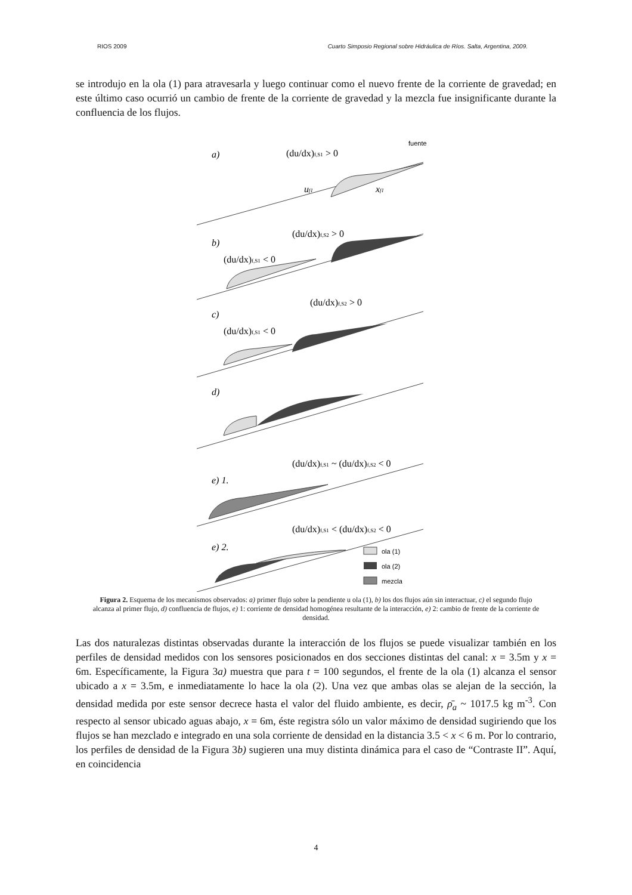RIOS 2009 Cuarto Simposio Regional sobre Hidráulica de Ríos. Salta, Argentina, 2009.
se introdujo en la ola (1) para atravesarla y luego continuar como el nuevo frente de la corriente de gravedad; en este último caso ocurrió un cambio de frente de la corriente de gravedad y la mezcla fue insignificante durante la confluencia de los flujos.
a)
(du/dx)f,S1 > 0
fuente
uf1
xf1
b)
(du/dx)f,S2 > 0
(du/dx)f,S1 < 0
c)
(du/dx)f,S2 > 0
(du/dx)f,S1 < 0
d)
(du/dx)f,S1 ~ (du/dx)f,S2 < 0
e) 1.
(du/dx)f,S1 < (du/dx)f,S2 < 0
e) 2.
ola (1)
ola (2)
mezcla
Figura 2. Esquema de los mecanismos observados: a) primer flujo sobre la pendiente u ola (1), b) los dos flujos aún sin interactuar, c) el segundo flujo alcanza al primer flujo, d) confluencia de flujos, e) 1: corriente de densidad homogénea resultante de la interacción, e) 2: cambio de frente de la corriente de densidad.
Las dos naturalezas distintas observadas durante la interacción de los flujos se puede visualizar también en los perfiles de densidad medidos con los sensores posicionados en dos secciones distintas del canal: x = 3.5m y x = 6m. Específicamente, la Figura 3a) muestra que para t = 100 segundos, el frente de la ola (1) alcanza el sensor ubicado a x = 3.5m, e inmediatamente lo hace la ola (2). Una vez que ambas olas se alejan de la sección, la densidad medida por este sensor decrece hasta el valor del fluido ambiente, es decir, ρ̄<sub>a</sub> ~ 1017.5 kg m<sup>-3</sup>. Con respecto al sensor ubicado aguas abajo, x = 6m, éste registra sólo un valor máximo de densidad sugiriendo que los flujos se han mezclado e integrado en una sola corriente de densidad en la distancia 3.5 < x < 6 m. Por lo contrario, los perfiles de densidad de la Figura 3b) sugieren una muy distinta dinámica para el caso de “Contraste II”. Aquí, en coincidencia
4